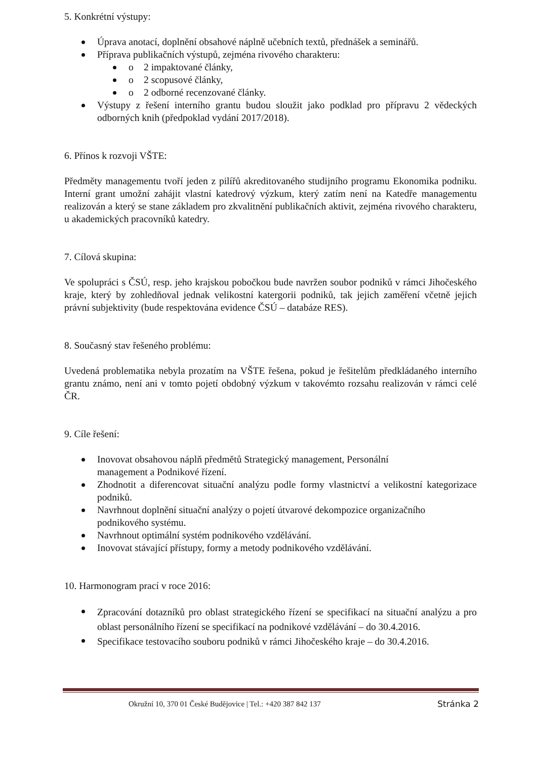5. Konkrétní výstupy:
Úprava anotací, doplnění obsahové náplně učebních textů, přednášek a seminářů.
Příprava publikačních výstupů, zejména rivového charakteru:
o 2 impaktované články,
o 2 scopusové články,
o 2 odborné recenzované články.
Výstupy z řešení interního grantu budou sloužit jako podklad pro přípravu 2 vědeckých odborných knih (předpoklad vydání 2017/2018).
6. Přínos k rozvoji VŠTE:
Předměty managementu tvoří jeden z pilířů akreditovaného studijního programu Ekonomika podniku. Interní grant umožní zahájit vlastní katedrový výzkum, který zatím není na Katedře managementu realizován a který se stane základem pro zkvalitnění publikačních aktivit, zejména rivového charakteru, u akademických pracovníků katedry.
7. Cílová skupina:
Ve spolupráci s ČSÚ, resp. jeho krajskou pobočkou bude navržen soubor podniků v rámci Jihočeského kraje, který by zohledňoval jednak velikostní katergorii podniků, tak jejich zaměření včetně jejich právní subjektivity (bude respektována evidence ČSÚ – databáze RES).
8. Současný stav řešeného problému:
Uvedená problematika nebyla prozatím na VŠTE řešena, pokud je řešitelům předkládaného interního grantu známo, není ani v tomto pojetí obdobný výzkum v takovémto rozsahu realizován v rámci celé ČR.
9. Cíle řešení:
Inovovat obsahovou náplň předmětů Strategický management, Personální
management a Podnikové řízení.
Zhodnotit a diferencovat situační analýzu podle formy vlastnictví a velikostní kategorizace podniků.
Navrhnout doplnění situační analýzy o pojetí útvarové dekompozice organizačního
podnikového systému.
Navrhnout optimální systém podnikového vzdělávání.
Inovovat stávající přístupy, formy a metody podnikového vzdělávání.
10. Harmonogram prací v roce 2016:
Zpracování dotazníků pro oblast strategického řízení se specifikací na situační analýzu a pro oblast personálního řízení se specifikací na podnikové vzdělávání – do 30.4.2016.
Specifikace testovacího souboru podniků v rámci Jihočeského kraje – do 30.4.2016.
Okružní 10, 370 01 České Budějovice | Tel.: +420 387 842 137 Stránka 2